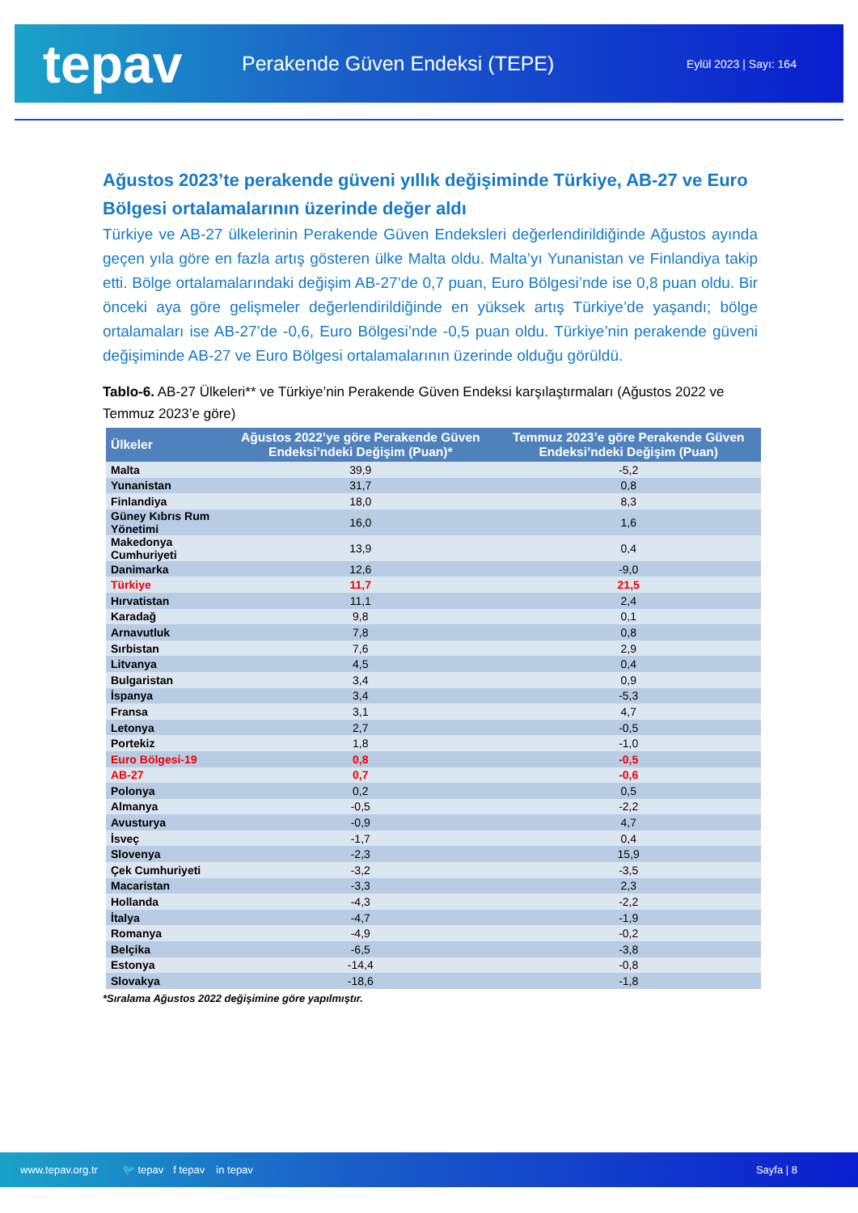tepav
Perakende Güven Endeksi (TEPE)
Eylül 2023 | Sayı: 164
Ağustos 2023’te perakende güveni yıllık değişiminde Türkiye, AB-27 ve Euro Bölgesi ortalamalarının üzerinde değer aldı
Türkiye ve AB-27 ülkelerinin Perakende Güven Endeksleri değerlendirildiğinde Ağustos ayında geçen yıla göre en fazla artış gösteren ülke Malta oldu. Malta’yı Yunanistan ve Finlandiya takip etti. Bölge ortalamalarındaki değişim AB-27’de 0,7 puan, Euro Bölgesi’nde ise 0,8 puan oldu. Bir önceki aya göre gelişmeler değerlendirildiğinde en yüksek artış Türkiye’de yaşandı; bölge ortalamaları ise AB-27’de -0,6, Euro Bölgesi’nde -0,5 puan oldu. Türkiye’nin perakende güveni değişiminde AB-27 ve Euro Bölgesi ortalamalarının üzerinde olduğu görüldü.
Tablo-6. AB-27 Ülkeleri** ve Türkiye’nin Perakende Güven Endeksi karşılaştırmaları (Ağustos 2022 ve Temmuz 2023’e göre)
| Ülkeler | Ağustos 2022’ye göre Perakende Güven Endeksi’ndeki Değişim (Puan)* | Temmuz 2023’e göre Perakende Güven Endeksi’ndeki Değişim (Puan) |
| --- | --- | --- |
| Malta | 39,9 | -5,2 |
| Yunanistan | 31,7 | 0,8 |
| Finlandiya | 18,0 | 8,3 |
| Güney Kıbrıs Rum Yönetimi | 16,0 | 1,6 |
| Makedonya Cumhuriyeti | 13,9 | 0,4 |
| Danimarka | 12,6 | -9,0 |
| Türkiye | 11,7 | 21,5 |
| Hırvatistan | 11,1 | 2,4 |
| Karadağ | 9,8 | 0,1 |
| Arnavutluk | 7,8 | 0,8 |
| Sırbistan | 7,6 | 2,9 |
| Litvanya | 4,5 | 0,4 |
| Bulgaristan | 3,4 | 0,9 |
| İspanya | 3,4 | -5,3 |
| Fransa | 3,1 | 4,7 |
| Letonya | 2,7 | -0,5 |
| Portekiz | 1,8 | -1,0 |
| Euro Bölgesi-19 | 0,8 | -0,5 |
| AB-27 | 0,7 | -0,6 |
| Polonya | 0,2 | 0,5 |
| Almanya | -0,5 | -2,2 |
| Avusturya | -0,9 | 4,7 |
| İsveç | -1,7 | 0,4 |
| Slovenya | -2,3 | 15,9 |
| Çek Cumhuriyeti | -3,2 | -3,5 |
| Macaristan | -3,3 | 2,3 |
| Hollanda | -4,3 | -2,2 |
| İtalya | -4,7 | -1,9 |
| Romanya | -4,9 | -0,2 |
| Belçika | -6,5 | -3,8 |
| Estonya | -14,4 | -0,8 |
| Slovakya | -18,6 | -1,8 |
*Sıralama Ağustos 2022 değişimine göre yapılmıştır.
www.tepav.org.tr 🐦 tepav f tepav in tepav Sayfa | 8